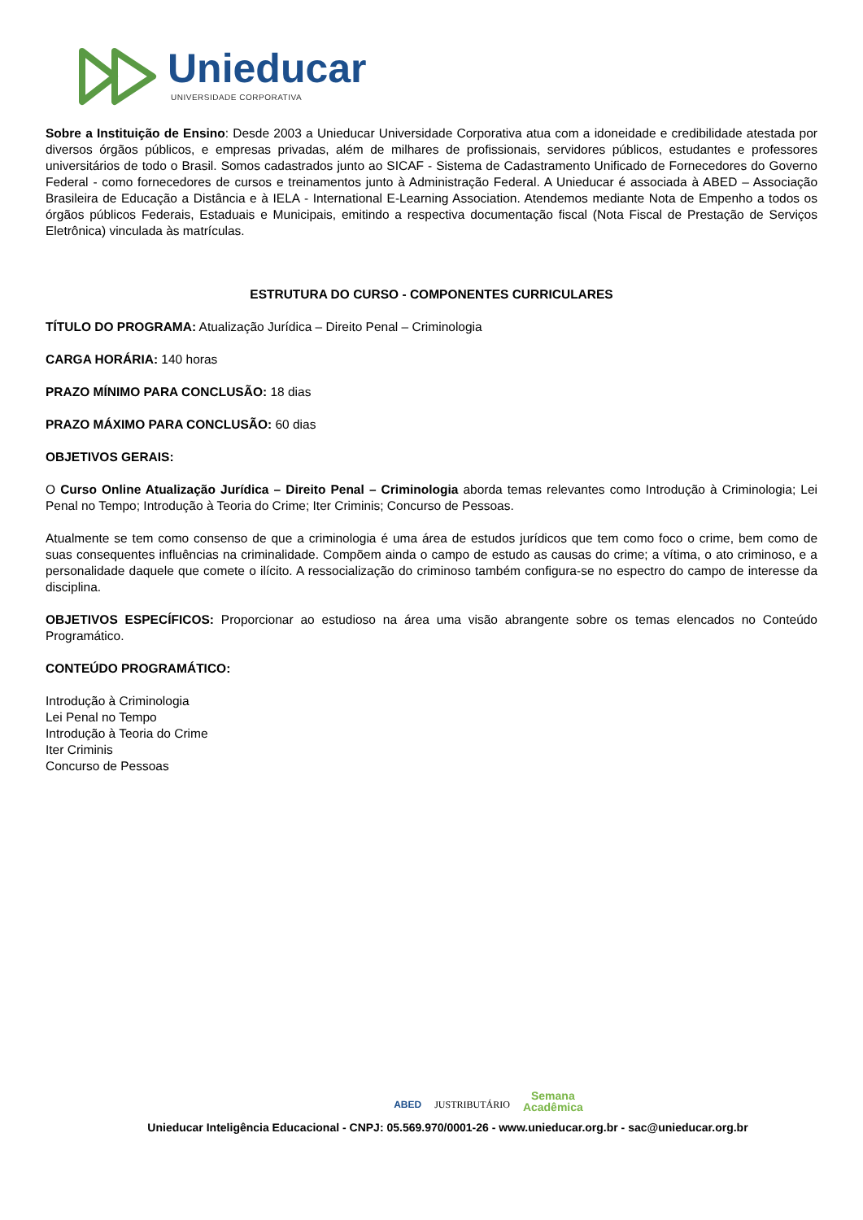Unieducar
UNIVERSIDADE CORPORATIVA
Sobre a Instituição de Ensino: Desde 2003 a Unieducar Universidade Corporativa atua com a idoneidade e credibilidade atestada por diversos órgãos públicos, e empresas privadas, além de milhares de profissionais, servidores públicos, estudantes e professores universitários de todo o Brasil. Somos cadastrados junto ao SICAF - Sistema de Cadastramento Unificado de Fornecedores do Governo Federal - como fornecedores de cursos e treinamentos junto à Administração Federal. A Unieducar é associada à ABED – Associação Brasileira de Educação a Distância e à IELA - International E-Learning Association. Atendemos mediante Nota de Empenho a todos os órgãos públicos Federais, Estaduais e Municipais, emitindo a respectiva documentação fiscal (Nota Fiscal de Prestação de Serviços Eletrônica) vinculada às matrículas.
ESTRUTURA DO CURSO - COMPONENTES CURRICULARES
TÍTULO DO PROGRAMA: Atualização Jurídica – Direito Penal – Criminologia
CARGA HORÁRIA: 140 horas
PRAZO MÍNIMO PARA CONCLUSÃO: 18 dias
PRAZO MÁXIMO PARA CONCLUSÃO: 60 dias
OBJETIVOS GERAIS:
O Curso Online Atualização Jurídica – Direito Penal – Criminologia aborda temas relevantes como Introdução à Criminologia; Lei Penal no Tempo; Introdução à Teoria do Crime; Iter Criminis; Concurso de Pessoas.
Atualmente se tem como consenso de que a criminologia é uma área de estudos jurídicos que tem como foco o crime, bem como de suas consequentes influências na criminalidade. Compõem ainda o campo de estudo as causas do crime; a vítima, o ato criminoso, e a personalidade daquele que comete o ilícito. A ressocialização do criminoso também configura-se no espectro do campo de interesse da disciplina.
OBJETIVOS ESPECÍFICOS: Proporcionar ao estudioso na área uma visão abrangente sobre os temas elencados no Conteúdo Programático.
CONTEÚDO PROGRAMÁTICO:
Introdução à Criminologia
Lei Penal no Tempo
Introdução à Teoria do Crime
Iter Criminis
Concurso de Pessoas
ABED JUSTRIBUTÁRIO Semana
Acadêmica
Unieducar Inteligência Educacional - CNPJ: 05.569.970/0001-26 - www.unieducar.org.br - sac@unieducar.org.br